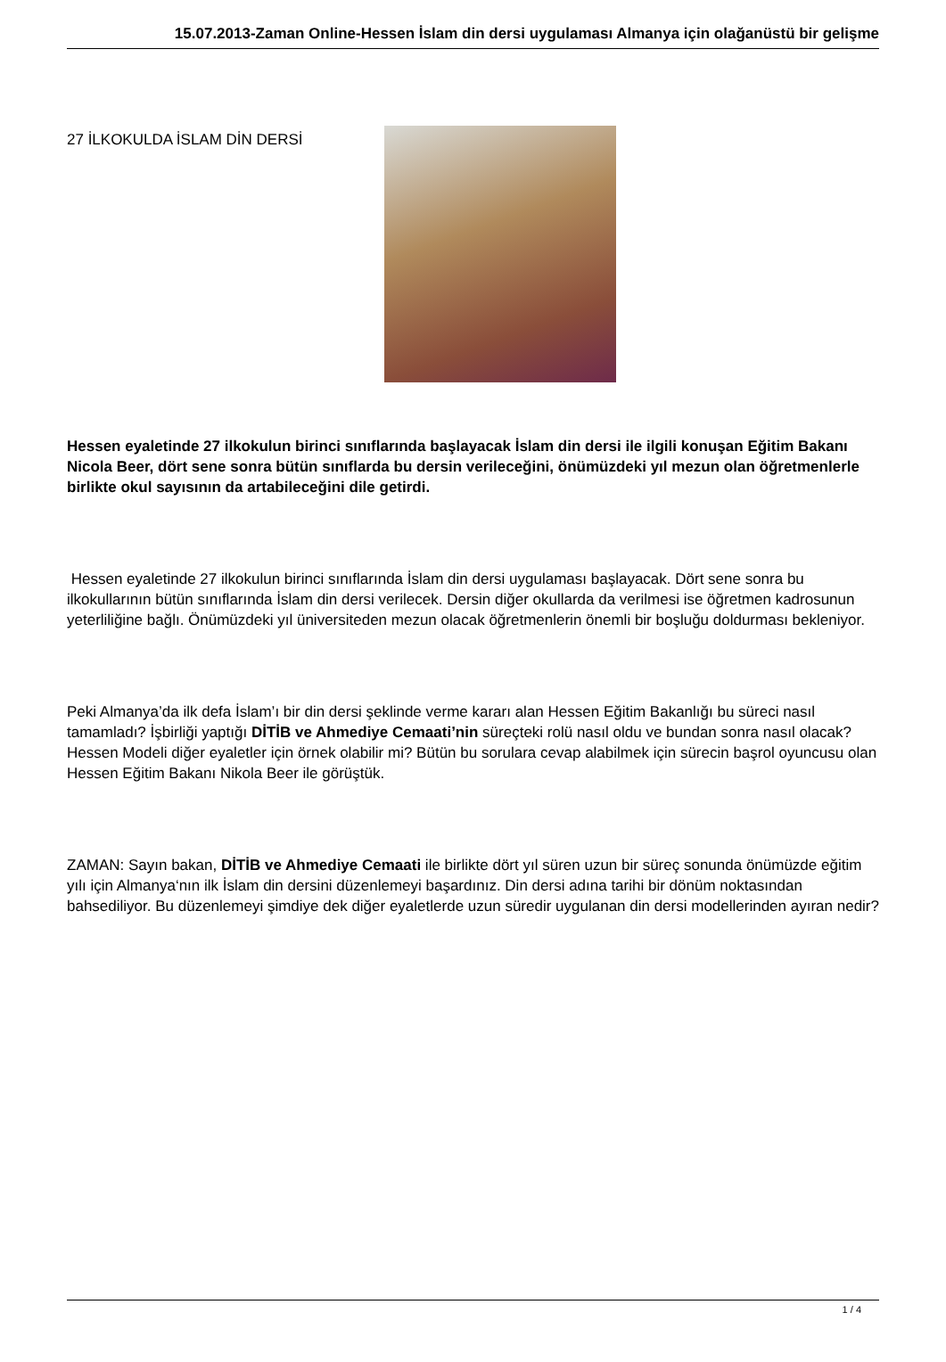15.07.2013-Zaman Online-Hessen İslam din dersi uygulaması Almanya için olağanüstü bir gelişme
27 İLKOKULDA İSLAM DİN DERSİ
Hessen eyaletinde 27 ilkokulun birinci sınıflarında başlayacak İslam din dersi ile ilgili konuşan Eğitim Bakanı Nicola Beer, dört sene sonra bütün sınıflarda bu dersin verileceğini, önümüzdeki yıl mezun olan öğretmenlerle birlikte okul sayısının da artabileceğini dile getirdi.
Hessen eyaletinde 27 ilkokulun birinci sınıflarında İslam din dersi uygulaması başlayacak. Dört sene sonra bu ilkokullarının bütün sınıflarında İslam din dersi verilecek. Dersin diğer okullarda da verilmesi ise öğretmen kadrosunun yeterliliğine bağlı. Önümüzdeki yıl üniversiteden mezun olacak öğretmenlerin önemli bir boşluğu doldurması bekleniyor.
Peki Almanya’da ilk defa İslam’ı bir din dersi şeklinde verme kararı alan Hessen Eğitim Bakanlığı bu süreci nasıl tamamladı? İşbirliği yaptığı DİTİB ve Ahmediye Cemaati’nin süreçteki rolü nasıl oldu ve bundan sonra nasıl olacak? Hessen Modeli diğer eyaletler için örnek olabilir mi? Bütün bu sorulara cevap alabilmek için sürecin başrol oyuncusu olan Hessen Eğitim Bakanı Nikola Beer ile görüştük.
ZAMAN: Sayın bakan, DİTİB ve Ahmediye Cemaati ile birlikte dört yıl süren uzun bir süreç sonunda önümüzde eğitim yılı için Almanya‘nın ilk İslam din dersini düzenlemeyi başardınız. Din dersi adına tarihi bir dönüm noktasından bahsediliyor. Bu düzenlemeyi şimdiye dek diğer eyaletlerde uzun süredir uygulanan din dersi modellerinden ayıran nedir?
1 / 4